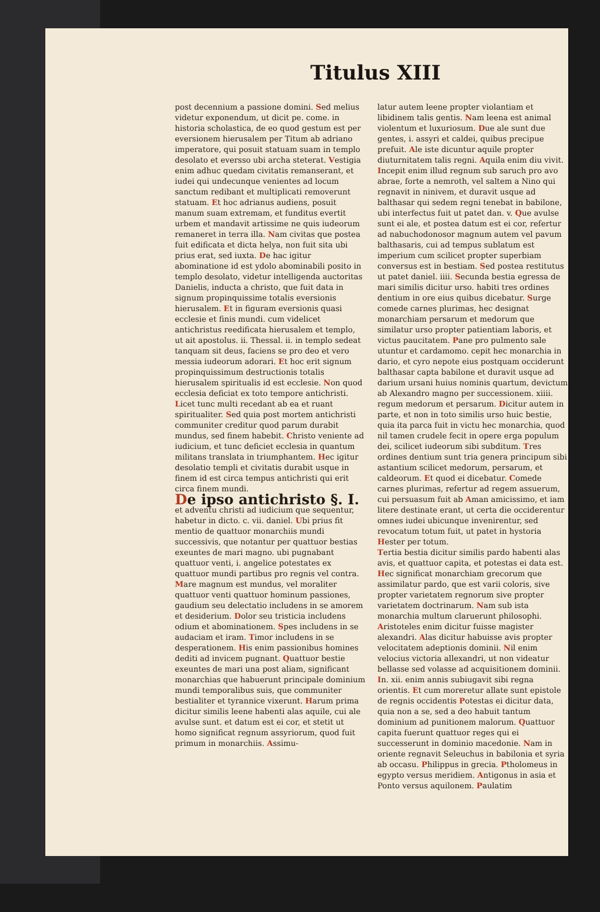Titulus XIII
post decennium a passione domini. Sed melius videtur exponendum, ut dicit pe. come. in historia scholastica, de eo quod gestum est per eversionem hierusalem per Titum ab adriano imperatore, qui posuit statuam suam in templo desolato et eversso ubi archa steterat. Vestigia enim adhuc quedam civitatis remanserant, et iudei qui undecunque venientes ad locum sanctum redibant et multiplicati removerunt statuam. Et hoc adrianus audiens, posuit manum suam extremam, et funditus evertit urbem et mandavit artissime ne quis iudeorum remaneret in terra illa. Nam civitas que postea fuit edificata et dicta helya, non fuit sita ubi prius erat, sed iuxta. De hac igitur abominatione id est ydolo abominabili posito in templo desolato, videtur intelligenda auctoritas Danielis, inducta a christo, que fuit data in signum propinquissime totalis eversionis hierusalem. Et in figuram eversionis quasi ecclesie et finis mundi. cum videlicet antichristus reedificata hierusalem et templo, ut ait apostolus. ii. Thessal. ii. in templo sedeat tanquam sit deus, faciens se pro deo et vero messia iudeorum adorari. Et hoc erit signum propinquissimum destructionis totalis hierusalem spiritualis id est ecclesie. Non quod ecclesia deficiat ex toto tempore antichristi. Licet tunc multi recedant ab ea et ruant spiritualiter. Sed quia post mortem antichristi communiter creditur quod parum durabit mundus, sed finem habebit. Christo veniente ad iudicium, et tunc deficiet ecclesia in quantum militans translata in triumphantem. Hec igitur desolatio templi et civitatis durabit usque in finem id est circa tempus antichristi qui erit circa finem mundi.
De ipso antichristo §. I.
et adventu christi ad iudicium que sequentur, habetur in dicto. c. vii. daniel. Ubi prius fit mentio de quattuor monarchiis mundi successivis, que notantur per quattuor bestias exeuntes de mari magno. ubi pugnabant quattuor venti, i. angelice potestates ex quattuor mundi partibus pro regnis vel contra. Mare magnum est mundus, vel moraliter quattuor venti quattuor hominum passiones, gaudium seu delectatio includens in se amorem et desiderium. Dolor seu tristicia includens odium et abominationem. Spes includens in se audaciam et iram. Timor includens in se desperationem. His enim passionibus homines dediti ad invicem pugnant. Quattuor bestie exeuntes de mari una post aliam, significant monarchias que habuerunt principale dominium mundi temporalibus suis, que communiter bestialiter et tyrannice vixerunt. Harum prima dicitur similis leene habenti alas aquile, cui ale avulse sunt. et datum est ei cor, et stetit ut homo significat regnum assyriorum, quod fuit primum in monarchiis. Assimu-
latur autem leene propter violantiam et libidinem talis gentis. Nam leena est animal violentum et luxuriosum. Due ale sunt due gentes, i. assyri et caldei, quibus precipue prefuit. Ale iste dicuntur aquile propter diuturnitatem talis regni. Aquila enim diu vivit. Incepit enim illud regnum sub saruch pro avo abrae, forte a nemroth, vel saltem a Nino qui regnavit in ninivem, et duravit usque ad balthasar qui sedem regni tenebat in babilone, ubi interfectus fuit ut patet dan. v. Que avulse sunt ei ale, et postea datum est ei cor, refertur ad nabuchodonosor magnum autem vel pavum balthasaris, cui ad tempus sublatum est imperium cum scilicet propter superbiam conversus est in bestiam. Sed postea restitutus ut patet daniel. iiii. Secunda bestia egressa de mari similis dicitur urso. habiti tres ordines dentium in ore eius quibus dicebatur. Surge comede carnes plurimas, hec designat monarchiam persarum et medorum que similatur urso propter patientiam laboris, et victus paucitatem. Pane pro pulmento sale utuntur et cardamomo. cepit hec monarchia in dario, et cyro nepote eius postquam occiderunt balthasar capta babilone et duravit usque ad darium ursani huius nominis quartum, devictum ab Alexandro magno per successionem. xiiii. regum medorum et persarum. Dicitur autem in parte, et non in toto similis urso huic bestie, quia ita parca fuit in victu hec monarchia, quod nil tamen crudele fecit in opere erga populum dei, scilicet iudeorum sibi subditum. Tres ordines dentium sunt tria genera principum sibi astantium scilicet medorum, persarum, et caldeorum. Et quod ei dicebatur. Comede carnes plurimas, refertur ad regem assuerum, cui persuasum fuit ab Aman amicissimo, et iam litere destinate erant, ut certa die occiderentur omnes iudei ubicunque invenirentur, sed revocatum totum fuit, ut patet in hystoria Hester per totum.
Tertia bestia dicitur similis pardo habenti alas avis, et quattuor capita, et potestas ei data est. Hec significat monarchiam grecorum que assimilatur pardo, que est varii coloris, sive propter varietatem regnorum sive propter varietatem doctrinarum. Nam sub ista monarchia multum claruerunt philosophi. Aristoteles enim dicitur fuisse magister alexandri. Alas dicitur habuisse avis propter velocitatem adeptionis dominii. Nil enim velocius victoria allexandri, ut non videatur bellasse sed volasse ad acquisitionem dominii. In. xii. enim annis subiugavit sibi regna orientis. Et cum moreretur allate sunt epistole de regnis occidentis Potestas ei dicitur data, quia non a se, sed a deo habuit tantum dominium ad punitionem malorum. Quattuor capita fuerunt quattuor reges qui ei successerunt in dominio macedonie. Nam in oriente regnavit Seleuchus in babilonia et syria ab occasu. Philippus in grecia. Ptholomeus in egypto versus meridiem. Antigonus in asia et Ponto versus aquilonem. Paulatim